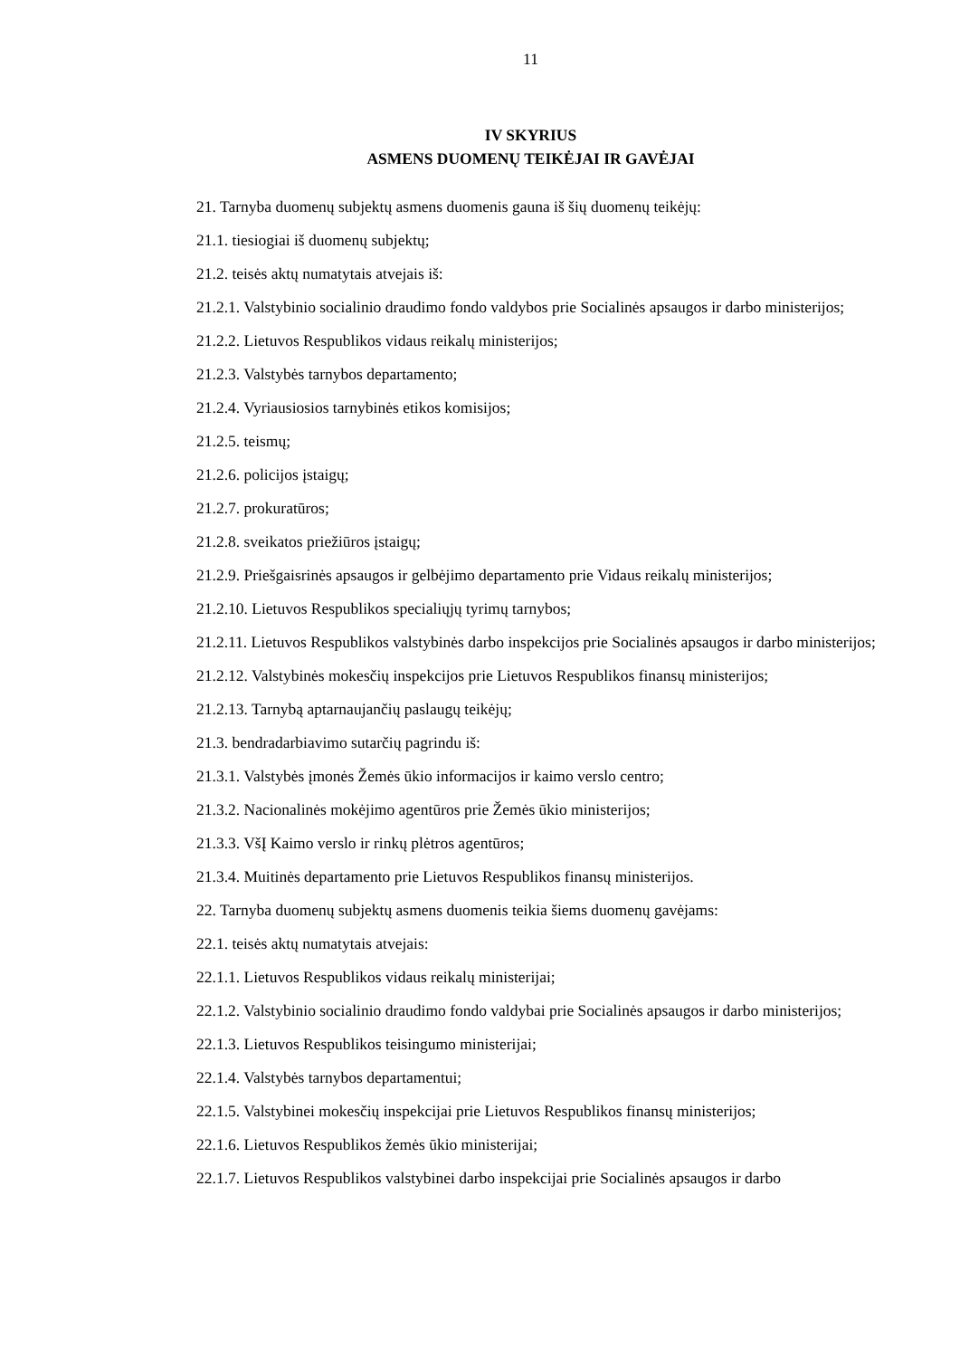11
IV SKYRIUS
ASMENS DUOMENŲ TEIKĖJAI IR GAVĖJAI
21. Tarnyba duomenų subjektų asmens duomenis gauna iš šių duomenų teikėjų:
21.1. tiesiogiai iš duomenų subjektų;
21.2. teisės aktų numatytais atvejais iš:
21.2.1. Valstybinio socialinio draudimo fondo valdybos prie Socialinės apsaugos ir darbo ministerijos;
21.2.2. Lietuvos Respublikos vidaus reikalų ministerijos;
21.2.3. Valstybės tarnybos departamento;
21.2.4. Vyriausiosios tarnybinės etikos komisijos;
21.2.5. teismų;
21.2.6. policijos įstaigų;
21.2.7. prokuratūros;
21.2.8. sveikatos priežiūros įstaigų;
21.2.9. Priešgaisrinės apsaugos ir gelbėjimo departamento prie Vidaus reikalų ministerijos;
21.2.10. Lietuvos Respublikos specialiųjų tyrimų tarnybos;
21.2.11. Lietuvos Respublikos valstybinės darbo inspekcijos prie Socialinės apsaugos ir darbo ministerijos;
21.2.12. Valstybinės mokesčių inspekcijos prie Lietuvos Respublikos finansų ministerijos;
21.2.13. Tarnybą aptarnaujančių paslaugų teikėjų;
21.3. bendradarbiavimo sutarčių pagrindu iš:
21.3.1. Valstybės įmonės Žemės ūkio informacijos ir kaimo verslo centro;
21.3.2. Nacionalinės mokėjimo agentūros prie Žemės ūkio ministerijos;
21.3.3. VšĮ Kaimo verslo ir rinkų plėtros agentūros;
21.3.4. Muitinės departamento prie Lietuvos Respublikos finansų ministerijos.
22. Tarnyba duomenų subjektų asmens duomenis teikia šiems duomenų gavėjams:
22.1. teisės aktų numatytais atvejais:
22.1.1. Lietuvos Respublikos vidaus reikalų ministerijai;
22.1.2. Valstybinio socialinio draudimo fondo valdybai prie Socialinės apsaugos ir darbo ministerijos;
22.1.3. Lietuvos Respublikos teisingumo ministerijai;
22.1.4. Valstybės tarnybos departamentui;
22.1.5. Valstybinei mokesčių inspekcijai prie Lietuvos Respublikos finansų ministerijos;
22.1.6. Lietuvos Respublikos žemės ūkio ministerijai;
22.1.7. Lietuvos Respublikos valstybinei darbo inspekcijai prie Socialinės apsaugos ir darbo